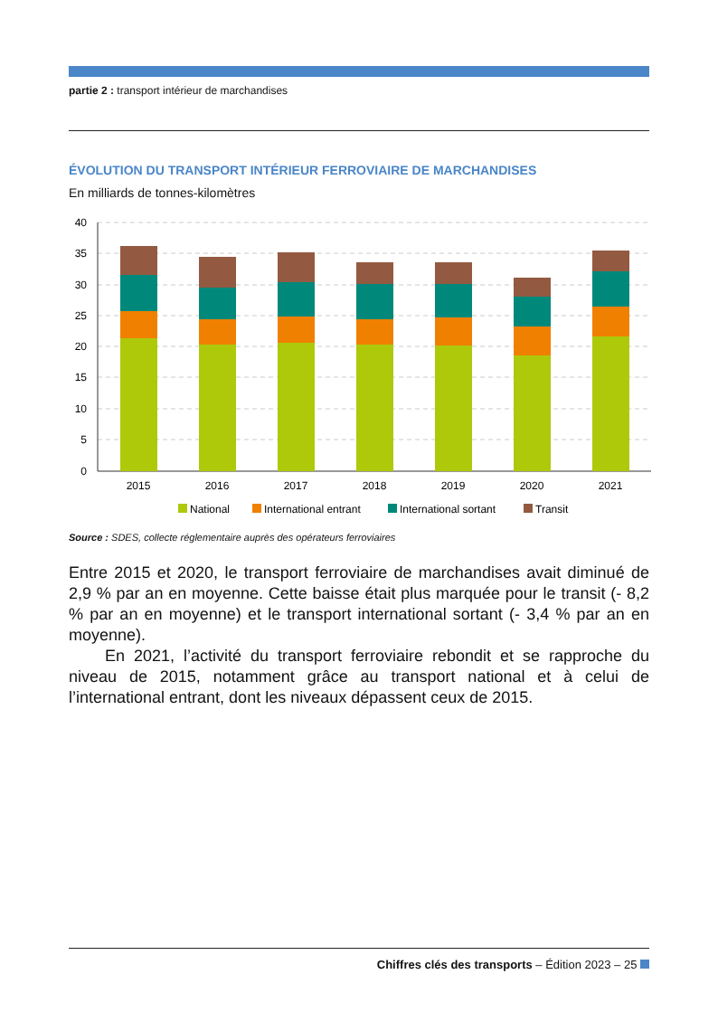partie 2 : transport intérieur de marchandises
ÉVOLUTION DU TRANSPORT INTÉRIEUR FERROVIAIRE DE MARCHANDISES
En milliards de tonnes-kilomètres
40
35
30
25
20
15
10
5
0
2015
2016
2017
2018
2019
2020
2021
National
International entrant
International sortant
Transit
Source : SDES, collecte réglementaire auprès des opérateurs ferroviaires
Entre 2015 et 2020, le transport ferroviaire de marchandises avait diminué de 2,9 % par an en moyenne. Cette baisse était plus marquée pour le transit (- 8,2 % par an en moyenne) et le transport international sortant (- 3,4 % par an en moyenne).
En 2021, l’activité du transport ferroviaire rebondit et se rapproche du niveau de 2015, notamment grâce au transport national et à celui de l’international entrant, dont les niveaux dépassent ceux de 2015.
Chiffres clés des transports – Édition 2023 – 25